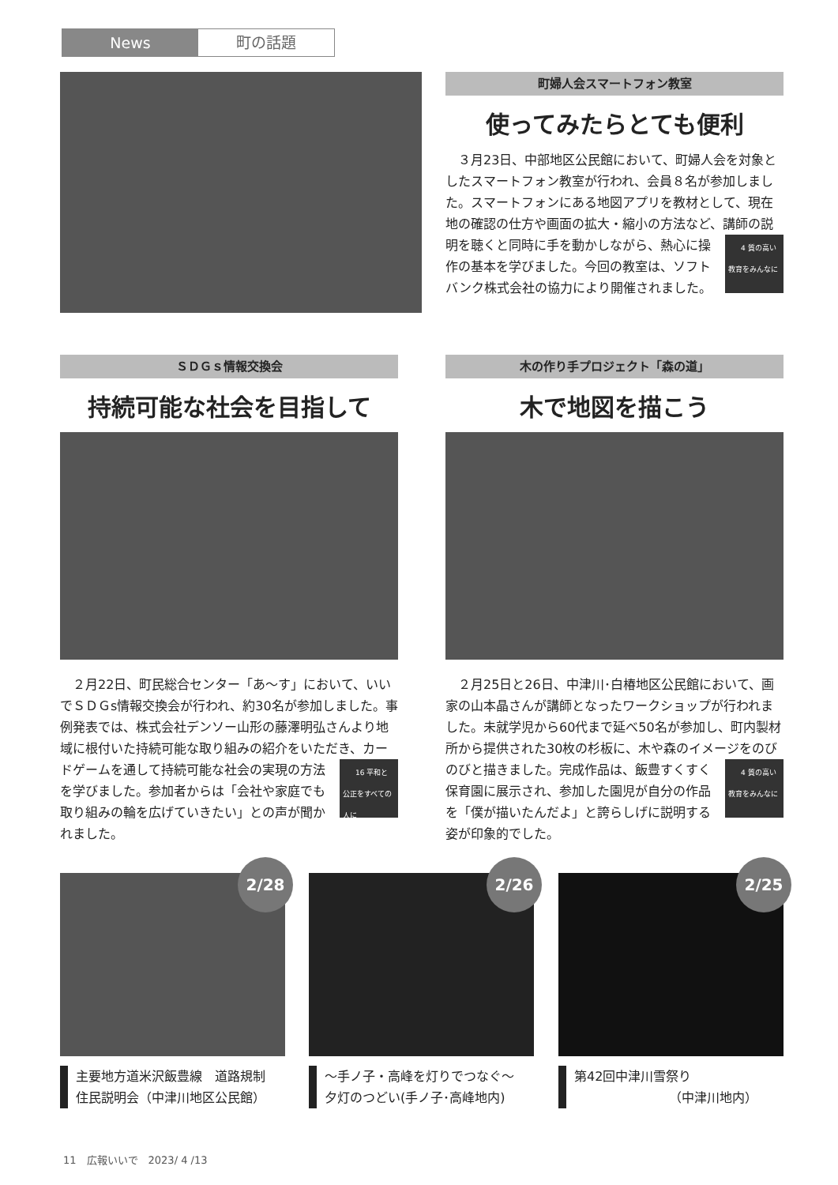News 町の話題
町婦人会スマートフォン教室
使ってみたらとても便利
３月23日、中部地区公民館において、町婦人会を対象としたスマートフォン教室が行われ、会員８名が参加しました。スマートフォンにある地図アプリを教材として、現在地の確認の仕方や画面の拡大・縮小の方法など、講師の説明を聴くと同時に手を動かしながら、 4 質の高い教育をみんなに 熱心に操作の基本を学びました。今回の教室は、ソフトバンク株式会社の協力により開催されました。
ＳＤＧｓ情報交換会
持続可能な社会を目指して
２月22日、町民総合センター「あ～す」において、いいでＳＤＧs情報交換会が行われ、約30名が参加しました。事例発表では、株式会社デンソー山形の藤澤明弘さんより地域に根付いた持続可能な取り組みの紹介をいただき、カードゲームを通して持続可能な社会 16 平和と公正をすべての人に の実現の方法を学びました。参加者からは「会社や家庭でも取り組みの輪を広げていきたい」との声が聞かれました。
木の作り手プロジェクト「森の道」
木で地図を描こう
２月25日と26日、中津川･白椿地区公民館において、画家の山本晶さんが講師となったワークショップが行われました。未就学児から60代まで延べ50名が参加し、町内製材所から提供された30枚の杉板に、木や森のイメージをのびのびと描きました。 4 質の高い教育をみんなに 完成作品は、飯豊すくすく保育園に展示され、参加した園児が自分の作品を「僕が描いたんだよ」と誇らしげに説明する姿が印象的でした。
2/28
主要地方道米沢飯豊線　道路規制
住民説明会（中津川地区公民館）
2/26
～手ノ子・高峰を灯りでつなぐ～
夕灯のつどい(手ノ子･高峰地内)
2/25
第42回中津川雪祭り
（中津川地内）
11　広報いいで　2023/ 4 /13